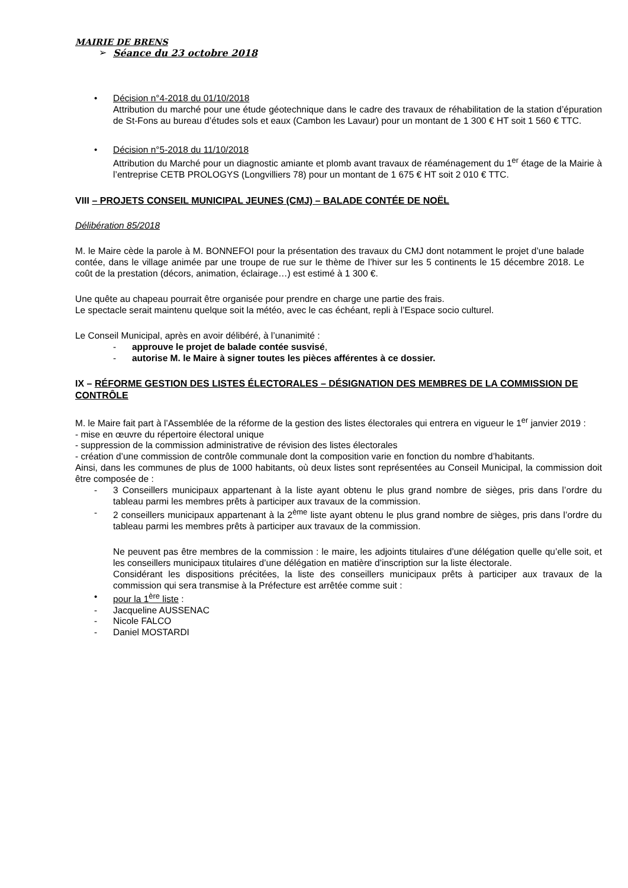MAIRIE DE BRENS
➢ Séance du 23 octobre 2018
• Décision n°4-2018 du 01/10/2018
Attribution du marché pour une étude géotechnique dans le cadre des travaux de réhabilitation de la station d’épuration de St-Fons au bureau d’études sols et eaux (Cambon les Lavaur) pour un montant de 1 300 € HT soit 1 560 € TTC.
• Décision n°5-2018 du 11/10/2018
Attribution du Marché pour un diagnostic amiante et plomb avant travaux de réaménagement du 1<sup>er</sup> étage de la Mairie à l’entreprise CETB PROLOGYS (Longvilliers 78) pour un montant de 1 675 € HT soit 2 010 € TTC.
VIII – PROJETS CONSEIL MUNICIPAL JEUNES (CMJ) – BALADE CONTÉE DE NOËL
Délibération 85/2018
M. le Maire cède la parole à M. BONNEFOI pour la présentation des travaux du CMJ dont notamment le projet d’une balade contée, dans le village animée par une troupe de rue sur le thème de l’hiver sur les 5 continents le 15 décembre 2018. Le coût de la prestation (décors, animation, éclairage…) est estimé à 1 300 €.
Une quête au chapeau pourrait être organisée pour prendre en charge une partie des frais.
Le spectacle serait maintenu quelque soit la météo, avec le cas échéant, repli à l’Espace socio culturel.
Le Conseil Municipal, après en avoir délibéré, à l’unanimité :
- approuve le projet de balade contée susvisé,
- autorise M. le Maire à signer toutes les pièces afférentes à ce dossier.
IX – RÉFORME GESTION DES LISTES ÉLECTORALES – DÉSIGNATION DES MEMBRES DE LA COMMISSION DE CONTRÔLE
M. le Maire fait part à l’Assemblée de la réforme de la gestion des listes électorales qui entrera en vigueur le 1<sup>er</sup> janvier 2019 :
- mise en œuvre du répertoire électoral unique
- suppression de la commission administrative de révision des listes électorales
- création d’une commission de contrôle communale dont la composition varie en fonction du nombre d’habitants.
Ainsi, dans les communes de plus de 1000 habitants, où deux listes sont représentées au Conseil Municipal, la commission doit être composée de :
- 3 Conseillers municipaux appartenant à la liste ayant obtenu le plus grand nombre de sièges, pris dans l’ordre du tableau parmi les membres prêts à participer aux travaux de la commission.
- 2 conseillers municipaux appartenant à la 2<sup>ème</sup> liste ayant obtenu le plus grand nombre de sièges, pris dans l’ordre du tableau parmi les membres prêts à participer aux travaux de la commission.
Ne peuvent pas être membres de la commission : le maire, les adjoints titulaires d’une délégation quelle qu’elle soit, et les conseillers municipaux titulaires d’une délégation en matière d’inscription sur la liste électorale.
Considérant les dispositions précitées, la liste des conseillers municipaux prêts à participer aux travaux de la commission qui sera transmise à la Préfecture est arrêtée comme suit :
• pour la 1<sup>ère</sup> liste :
- Jacqueline AUSSENAC
- Nicole FALCO
- Daniel MOSTARDI